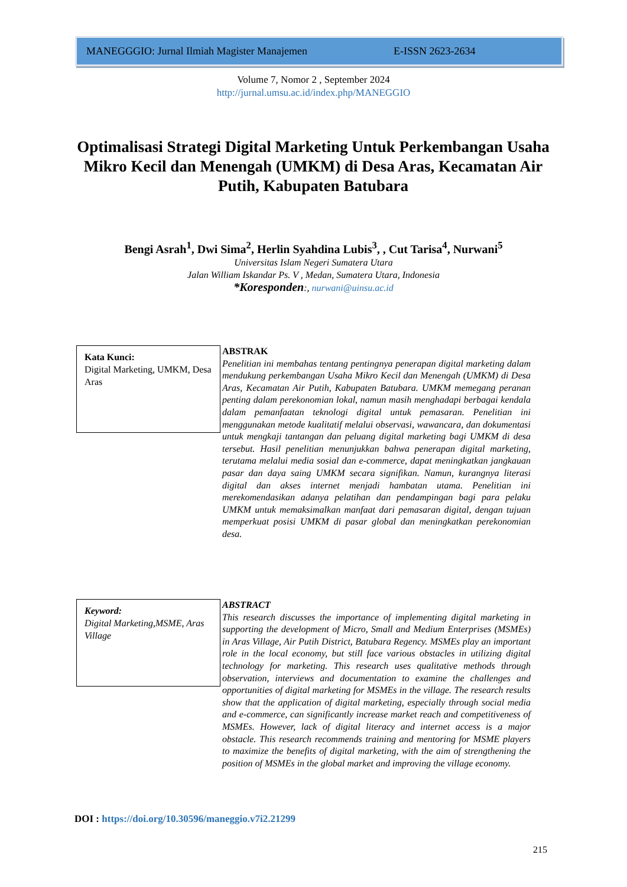MANEGGGIO: Jurnal Ilmiah Magister Manajemen E-ISSN 2623-2634
Volume 7, Nomor 2 , September 2024
http://jurnal.umsu.ac.id/index.php/MANEGGIO
Optimalisasi Strategi Digital Marketing Untuk Perkembangan Usaha Mikro Kecil dan Menengah (UMKM) di Desa Aras, Kecamatan Air Putih, Kabupaten Batubara
Bengi Asrah<sup>1</sup>, Dwi Sima<sup>2</sup>, Herlin Syahdina Lubis<sup>3</sup>, , Cut Tarisa<sup>4</sup>, Nurwani<sup>5</sup>
Universitas Islam Negeri Sumatera Utara
Jalan William Iskandar Ps. V , Medan, Sumatera Utara, Indonesia
*Koresponden:, nurwani@uinsu.ac.id
Kata Kunci:
Digital Marketing, UMKM, Desa Aras
ABSTRAK
Penelitian ini membahas tentang pentingnya penerapan digital marketing dalam mendukung perkembangan Usaha Mikro Kecil dan Menengah (UMKM) di Desa Aras, Kecamatan Air Putih, Kabupaten Batubara. UMKM memegang peranan penting dalam perekonomian lokal, namun masih menghadapi berbagai kendala dalam pemanfaatan teknologi digital untuk pemasaran. Penelitian ini menggunakan metode kualitatif melalui observasi, wawancara, dan dokumentasi untuk mengkaji tantangan dan peluang digital marketing bagi UMKM di desa tersebut. Hasil penelitian menunjukkan bahwa penerapan digital marketing, terutama melalui media sosial dan e-commerce, dapat meningkatkan jangkauan pasar dan daya saing UMKM secara signifikan. Namun, kurangnya literasi digital dan akses internet menjadi hambatan utama. Penelitian ini merekomendasikan adanya pelatihan dan pendampingan bagi para pelaku UMKM untuk memaksimalkan manfaat dari pemasaran digital, dengan tujuan memperkuat posisi UMKM di pasar global dan meningkatkan perekonomian desa.
Keyword:
Digital Marketing,MSME, Aras Village
ABSTRACT
This research discusses the importance of implementing digital marketing in supporting the development of Micro, Small and Medium Enterprises (MSMEs) in Aras Village, Air Putih District, Batubara Regency. MSMEs play an important role in the local economy, but still face various obstacles in utilizing digital technology for marketing. This research uses qualitative methods through observation, interviews and documentation to examine the challenges and opportunities of digital marketing for MSMEs in the village. The research results show that the application of digital marketing, especially through social media and e-commerce, can significantly increase market reach and competitiveness of MSMEs. However, lack of digital literacy and internet access is a major obstacle. This research recommends training and mentoring for MSME players to maximize the benefits of digital marketing, with the aim of strengthening the position of MSMEs in the global market and improving the village economy.
DOI : https://doi.org/10.30596/maneggio.v7i2.21299
215